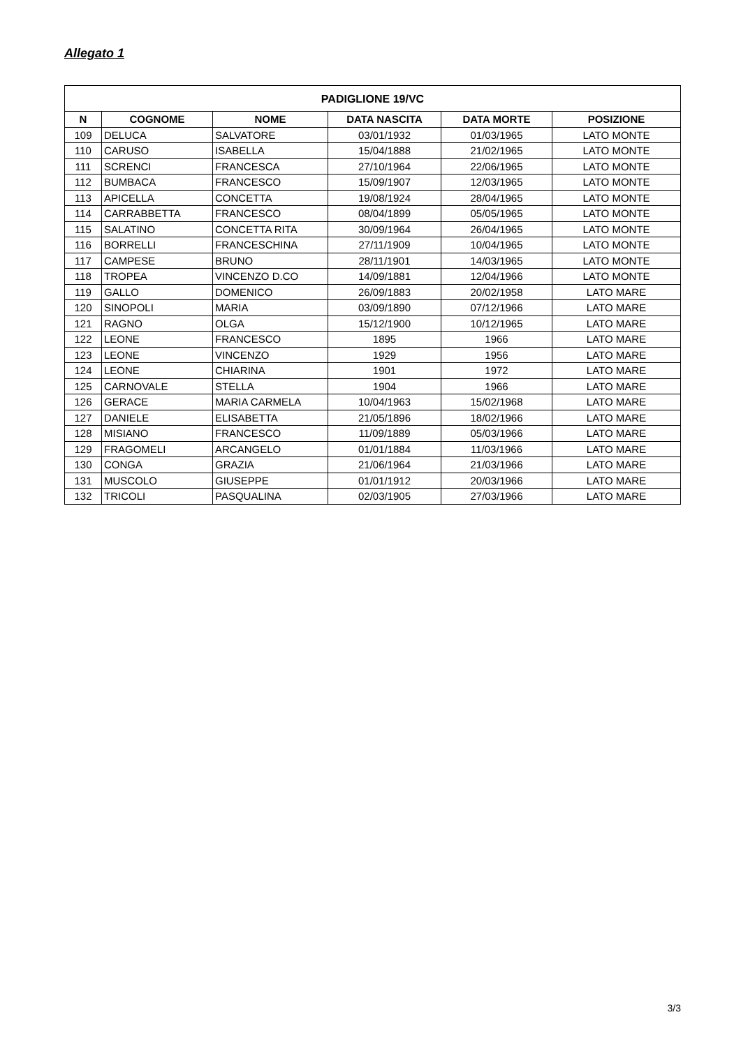Allegato 1
| PADIGLIONE 19/VC | | | | | |
| --- | --- | --- | --- | --- | --- |
| N | COGNOME | NOME | DATA NASCITA | DATA MORTE | POSIZIONE |
| 109 | DELUCA | SALVATORE | 03/01/1932 | 01/03/1965 | LATO MONTE |
| 110 | CARUSO | ISABELLA | 15/04/1888 | 21/02/1965 | LATO MONTE |
| 111 | SCRENCI | FRANCESCA | 27/10/1964 | 22/06/1965 | LATO MONTE |
| 112 | BUMBACA | FRANCESCO | 15/09/1907 | 12/03/1965 | LATO MONTE |
| 113 | APICELLA | CONCETTA | 19/08/1924 | 28/04/1965 | LATO MONTE |
| 114 | CARRABBETTA | FRANCESCO | 08/04/1899 | 05/05/1965 | LATO MONTE |
| 115 | SALATINO | CONCETTA RITA | 30/09/1964 | 26/04/1965 | LATO MONTE |
| 116 | BORRELLI | FRANCESCHINA | 27/11/1909 | 10/04/1965 | LATO MONTE |
| 117 | CAMPESE | BRUNO | 28/11/1901 | 14/03/1965 | LATO MONTE |
| 118 | TROPEA | VINCENZO D.CO | 14/09/1881 | 12/04/1966 | LATO MONTE |
| 119 | GALLO | DOMENICO | 26/09/1883 | 20/02/1958 | LATO MARE |
| 120 | SINOPOLI | MARIA | 03/09/1890 | 07/12/1966 | LATO MARE |
| 121 | RAGNO | OLGA | 15/12/1900 | 10/12/1965 | LATO MARE |
| 122 | LEONE | FRANCESCO | 1895 | 1966 | LATO MARE |
| 123 | LEONE | VINCENZO | 1929 | 1956 | LATO MARE |
| 124 | LEONE | CHIARINA | 1901 | 1972 | LATO MARE |
| 125 | CARNOVALE | STELLA | 1904 | 1966 | LATO MARE |
| 126 | GERACE | MARIA CARMELA | 10/04/1963 | 15/02/1968 | LATO MARE |
| 127 | DANIELE | ELISABETTA | 21/05/1896 | 18/02/1966 | LATO MARE |
| 128 | MISIANO | FRANCESCO | 11/09/1889 | 05/03/1966 | LATO MARE |
| 129 | FRAGOMELI | ARCANGELO | 01/01/1884 | 11/03/1966 | LATO MARE |
| 130 | CONGA | GRAZIA | 21/06/1964 | 21/03/1966 | LATO MARE |
| 131 | MUSCOLO | GIUSEPPE | 01/01/1912 | 20/03/1966 | LATO MARE |
| 132 | TRICOLI | PASQUALINA | 02/03/1905 | 27/03/1966 | LATO MARE |
3/3